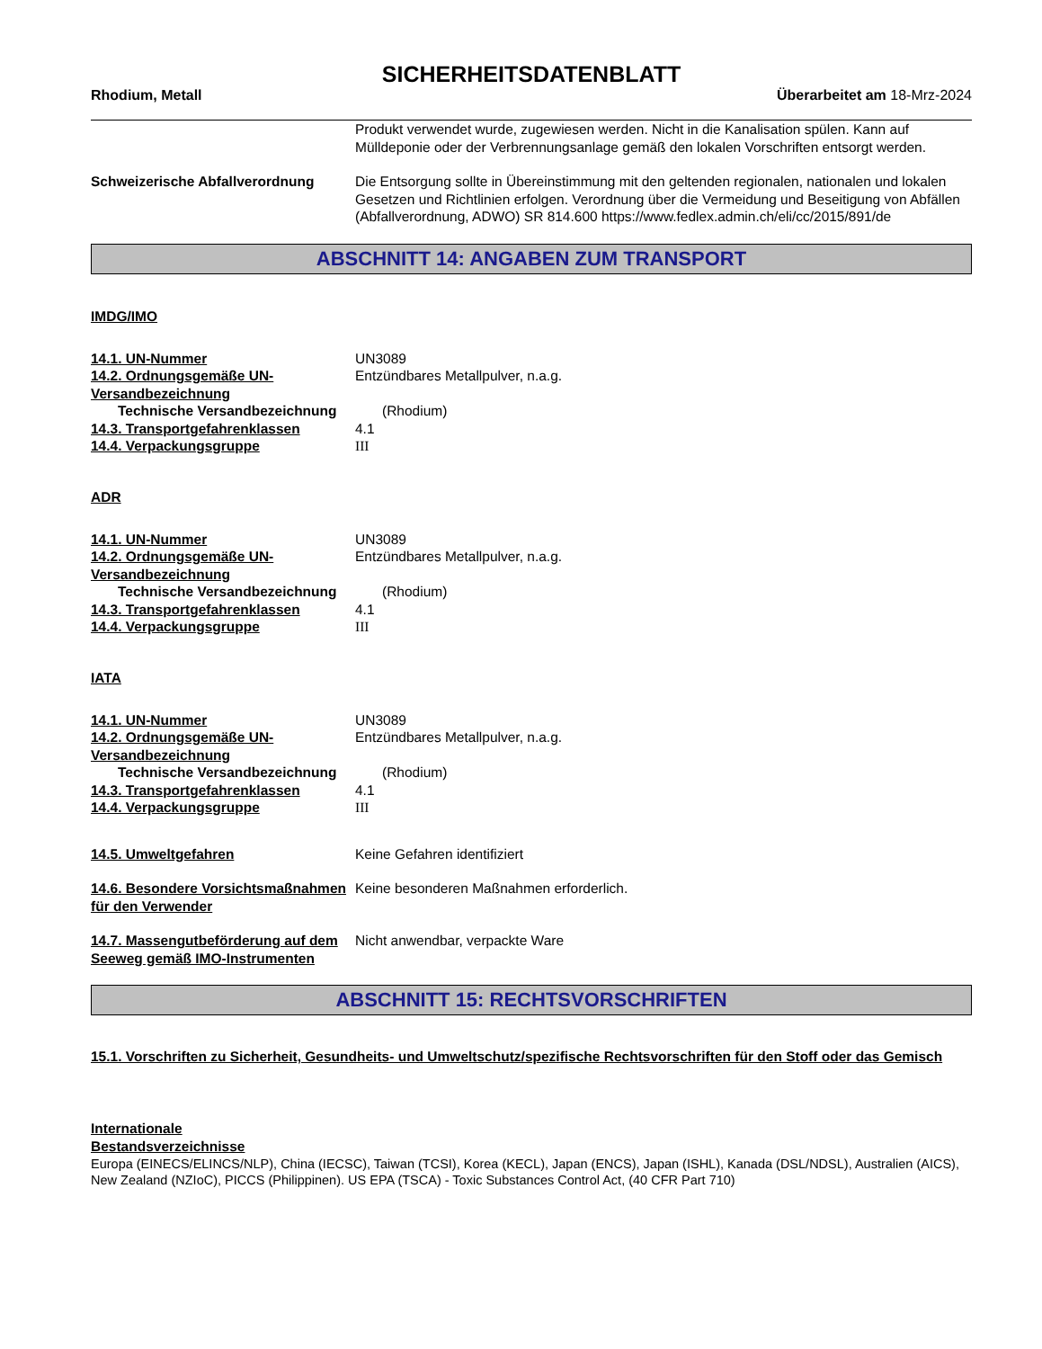SICHERHEITSDATENBLATT
Rhodium, Metall Überarbeitet am 18-Mrz-2024
Produkt verwendet wurde, zugewiesen werden. Nicht in die Kanalisation spülen. Kann auf Mülldeponie oder der Verbrennungsanlage gemäß den lokalen Vorschriften entsorgt werden.
Schweizerische Abfallverordnung Die Entsorgung sollte in Übereinstimmung mit den geltenden regionalen, nationalen und lokalen Gesetzen und Richtlinien erfolgen. Verordnung über die Vermeidung und Beseitigung von Abfällen (Abfallverordnung, ADWO) SR 814.600 https://www.fedlex.admin.ch/eli/cc/2015/891/de
ABSCHNITT 14: ANGABEN ZUM TRANSPORT
IMDG/IMO
14.1. UN-Nummer UN3089
14.2. Ordnungsgemäße UN-Versandbezeichnung
Entzündbares Metallpulver, n.a.g.
Technische Versandbezeichnung (Rhodium)
14.3. Transportgefahrenklassen 4.1
14.4. Verpackungsgruppe III
ADR
14.1. UN-Nummer UN3089
14.2. Ordnungsgemäße UN-Versandbezeichnung
Entzündbares Metallpulver, n.a.g.
Technische Versandbezeichnung (Rhodium)
14.3. Transportgefahrenklassen 4.1
14.4. Verpackungsgruppe III
IATA
14.1. UN-Nummer UN3089
14.2. Ordnungsgemäße UN-Versandbezeichnung
Entzündbares Metallpulver, n.a.g.
Technische Versandbezeichnung (Rhodium)
14.3. Transportgefahrenklassen 4.1
14.4. Verpackungsgruppe III
14.5. Umweltgefahren Keine Gefahren identifiziert
14.6. Besondere Vorsichtsmaßnahmen für den Verwender
Keine besonderen Maßnahmen erforderlich.
14.7. Massengutbeförderung auf dem Seeweg gemäß IMO-Instrumenten
Nicht anwendbar, verpackte Ware
ABSCHNITT 15: RECHTSVORSCHRIFTEN
15.1. Vorschriften zu Sicherheit, Gesundheits- und Umweltschutz/spezifische Rechtsvorschriften für den Stoff oder das Gemisch
Internationale Bestandsverzeichnisse
Europa (EINECS/ELINCS/NLP), China (IECSC), Taiwan (TCSI), Korea (KECL), Japan (ENCS), Japan (ISHL), Kanada (DSL/NDSL), Australien (AICS), New Zealand (NZIoC), PICCS (Philippinen). US EPA (TSCA) - Toxic Substances Control Act, (40 CFR Part 710)